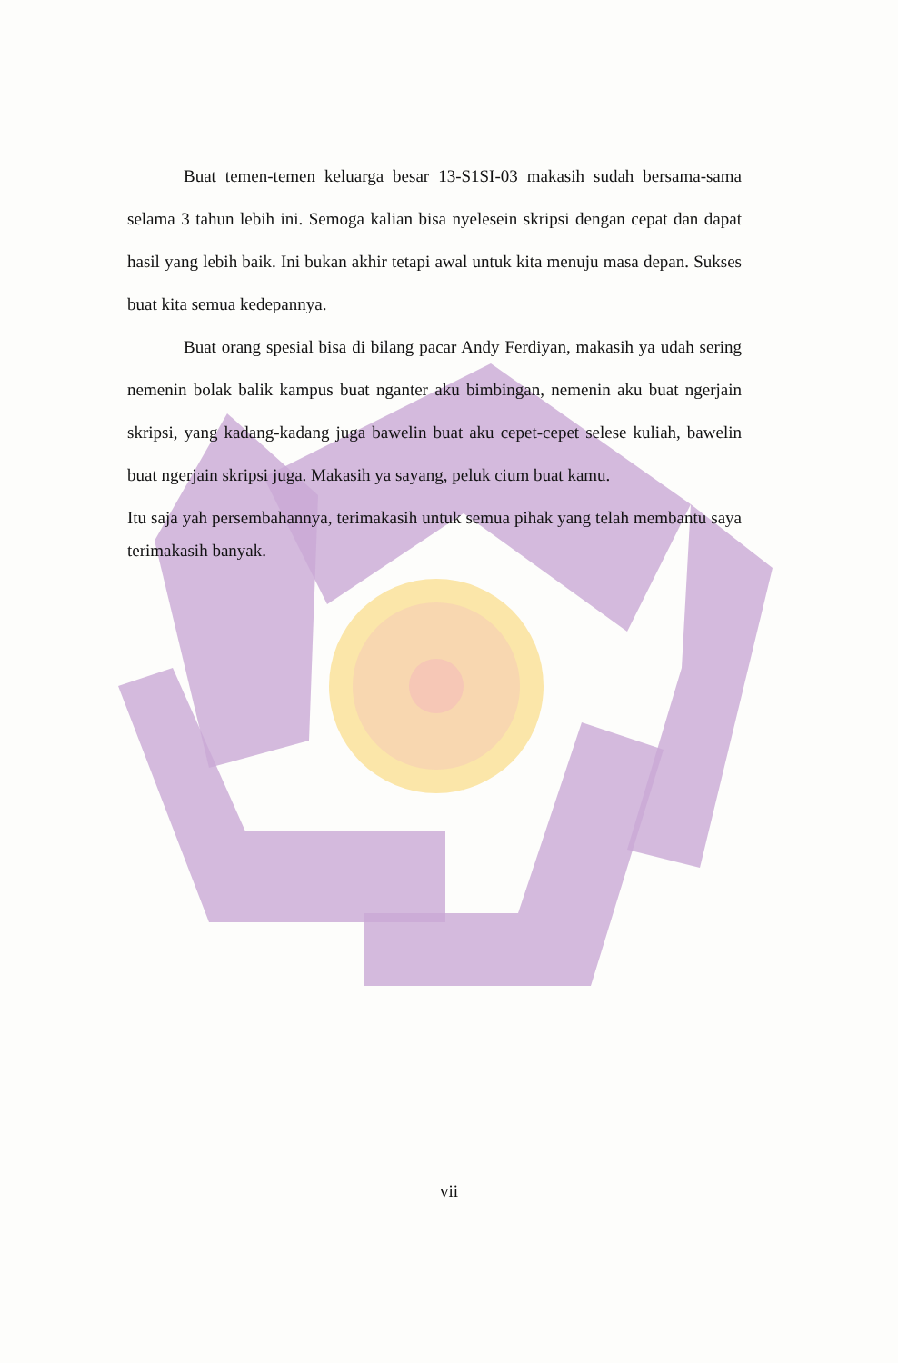Buat temen-temen keluarga besar 13-S1SI-03 makasih sudah bersama-sama selama 3 tahun lebih ini. Semoga kalian bisa nyelesein skripsi dengan cepat dan dapat hasil yang lebih baik. Ini bukan akhir tetapi awal untuk kita menuju masa depan. Sukses buat kita semua kedepannya.
Buat orang spesial bisa di bilang pacar Andy Ferdiyan, makasih ya udah sering nemenin bolak balik kampus buat nganter aku bimbingan, nemenin aku buat ngerjain skripsi, yang kadang-kadang juga bawelin buat aku cepet-cepet selese kuliah, bawelin buat ngerjain skripsi juga. Makasih ya sayang, peluk cium buat kamu.
Itu saja yah persembahannya, terimakasih untuk semua pihak yang telah membantu saya terimakasih banyak.
vii